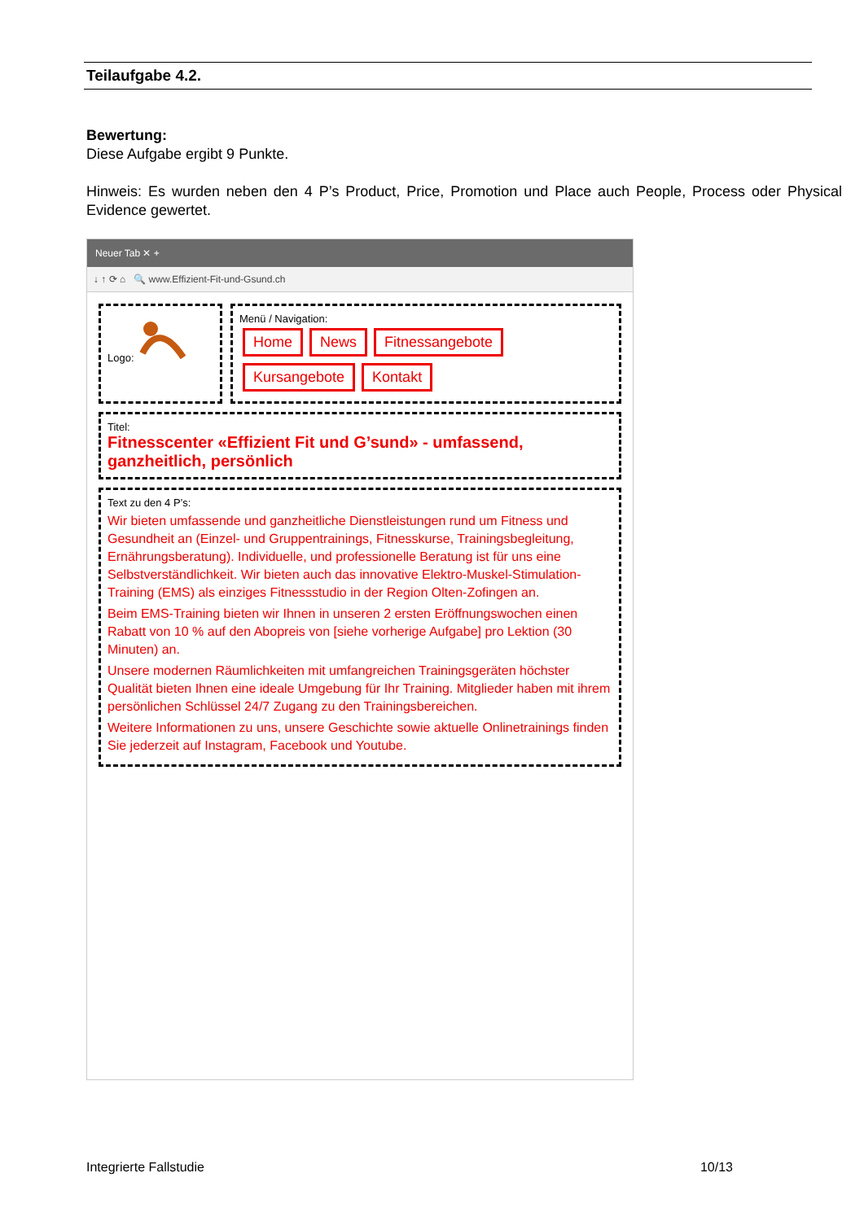Teilaufgabe 4.2.
Bewertung:
Diese Aufgabe ergibt 9 Punkte.
Hinweis: Es wurden neben den 4 P’s Product, Price, Promotion und Place auch People, Process oder Physical Evidence gewertet.
Neuer Tab ✕ +
↓ ↑ ⟳ ⌂ 🔍 www.Effizient-Fit-und-Gsund.ch
Logo: Menü / Navigation:
Home News Fitnessangebote Kursangebote Kontakt
Titel:
Fitnesscenter «Effizient Fit und G’sund» - umfassend, ganzheitlich, persönlich
Text zu den 4 P’s:
Wir bieten umfassende und ganzheitliche Dienstleistungen rund um Fitness und Gesundheit an (Einzel- und Gruppentrainings, Fitnesskurse, Trainingsbegleitung, Ernährungsberatung). Individuelle, und professionelle Beratung ist für uns eine Selbstverständlichkeit. Wir bieten auch das innovative Elektro-Muskel-Stimulation-Training (EMS) als einziges Fitnessstudio in der Region Olten-Zofingen an.
Beim EMS-Training bieten wir Ihnen in unseren 2 ersten Eröffnungswochen einen Rabatt von 10 % auf den Abopreis von [siehe vorherige Aufgabe] pro Lektion (30 Minuten) an.
Unsere modernen Räumlichkeiten mit umfangreichen Trainingsgeräten höchster Qualität bieten Ihnen eine ideale Umgebung für Ihr Training. Mitglieder haben mit ihrem persönlichen Schlüssel 24/7 Zugang zu den Trainingsbereichen.
Weitere Informationen zu uns, unsere Geschichte sowie aktuelle Onlinetrainings finden Sie jederzeit auf Instagram, Facebook und Youtube.
Integrierte Fallstudie 10/13